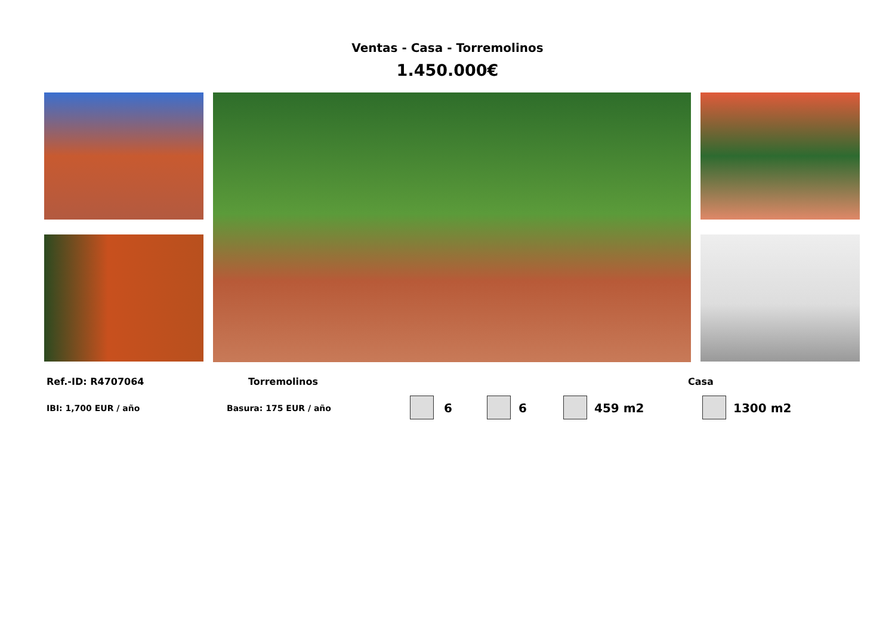Ventas - Casa - Torremolinos
1.450.000€
Ref.-ID: R4707064 Torremolinos Casa
IBI: 1,700 EUR / año Basura: 175 EUR / año 6 6 459 m2 1300 m2